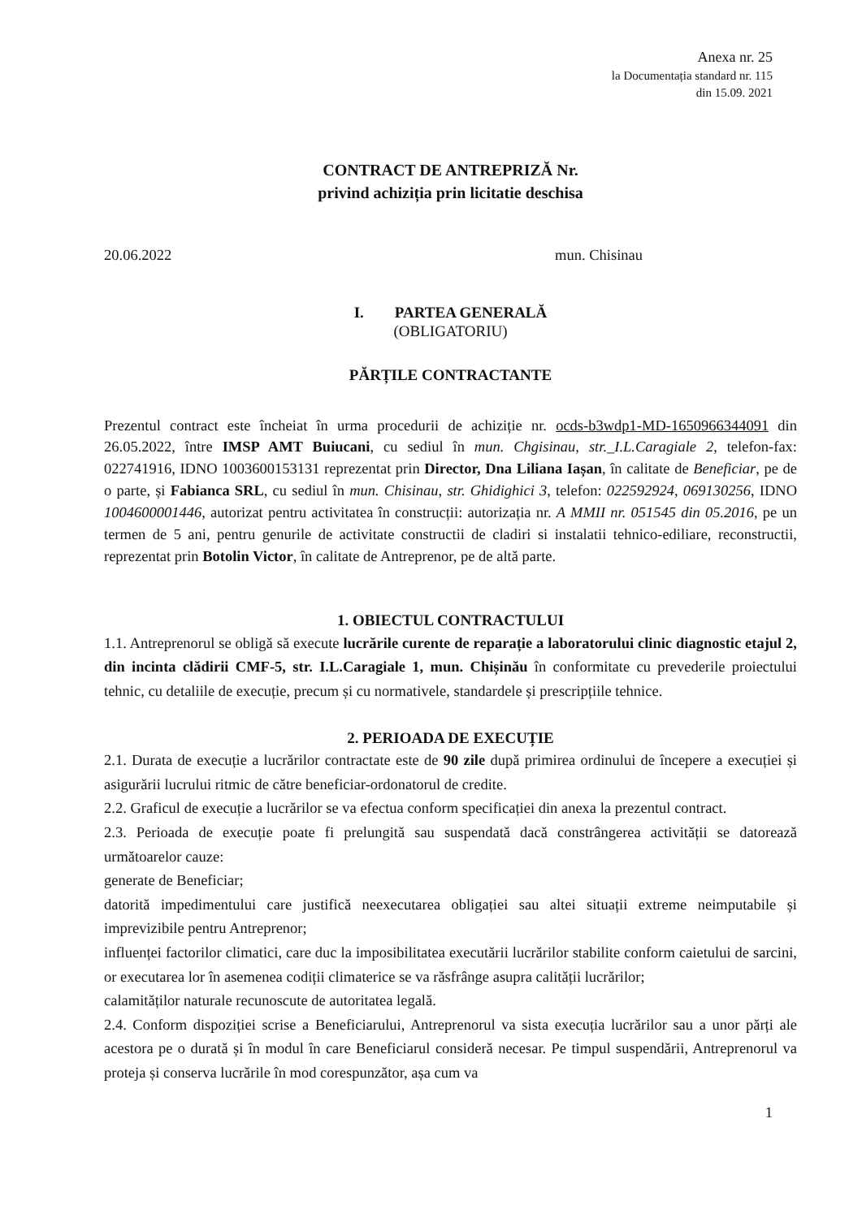Anexa nr. 25
la Documentația standard nr. 115
din 15.09. 2021
CONTRACT DE ANTREPRIZĂ Nr.
privind achiziția prin licitatie deschisa
20.06.2022 mun. Chisinau
I. PARTEA GENERALĂ
(OBLIGATORIU)
PĂRȚILE CONTRACTANTE
Prezentul contract este încheiat în urma procedurii de achiziție nr. ocds-b3wdp1-MD-1650966344091 din 26.05.2022, între IMSP AMT Buiucani, cu sediul în mun. Chgisinau, str._I.L.Caragiale 2, telefon-fax: 022741916, IDNO 1003600153131 reprezentat prin Director, Dna Liliana Iașan, în calitate de Beneficiar, pe de o parte, și Fabianca SRL, cu sediul în mun. Chisinau, str. Ghidighici 3, telefon: 022592924, 069130256, IDNO 1004600001446, autorizat pentru activitatea în construcții: autorizația nr. A MMII nr. 051545 din 05.2016, pe un termen de 5 ani, pentru genurile de activitate constructii de cladiri si instalatii tehnico-ediliare, reconstructii, reprezentat prin Botolin Victor, în calitate de Antreprenor, pe de altă parte.
1. OBIECTUL CONTRACTULUI
1.1. Antreprenorul se obligă să execute lucrările curente de reparație a laboratorului clinic diagnostic etajul 2, din incinta clădirii CMF-5, str. I.L.Caragiale 1, mun. Chișinău în conformitate cu prevederile proiectului tehnic, cu detaliile de execuție, precum și cu normativele, standardele și prescripțiile tehnice.
2. PERIOADA DE EXECUȚIE
2.1. Durata de execuție a lucrărilor contractate este de 90 zile după primirea ordinului de începere a execuției și asigurării lucrului ritmic de către beneficiar-ordonatorul de credite.
2.2. Graficul de execuție a lucrărilor se va efectua conform specificației din anexa la prezentul contract.
2.3. Perioada de execuție poate fi prelungită sau suspendată dacă constrângerea activității se datorează următoarelor cauze:
generate de Beneficiar;
datorită impedimentului care justifică neexecutarea obligației sau altei situații extreme neimputabile și imprevizibile pentru Antreprenor;
influenței factorilor climatici, care duc la imposibilitatea executării lucrărilor stabilite conform caietului de sarcini, or executarea lor în asemenea codiții climaterice se va răsfrânge asupra calității lucrărilor;
calamităților naturale recunoscute de autoritatea legală.
2.4. Conform dispoziției scrise a Beneficiarului, Antreprenorul va sista execuția lucrărilor sau a unor părți ale acestora pe o durată și în modul în care Beneficiarul consideră necesar. Pe timpul suspendării, Antreprenorul va proteja și conserva lucrările în mod corespunzător, așa cum va
1